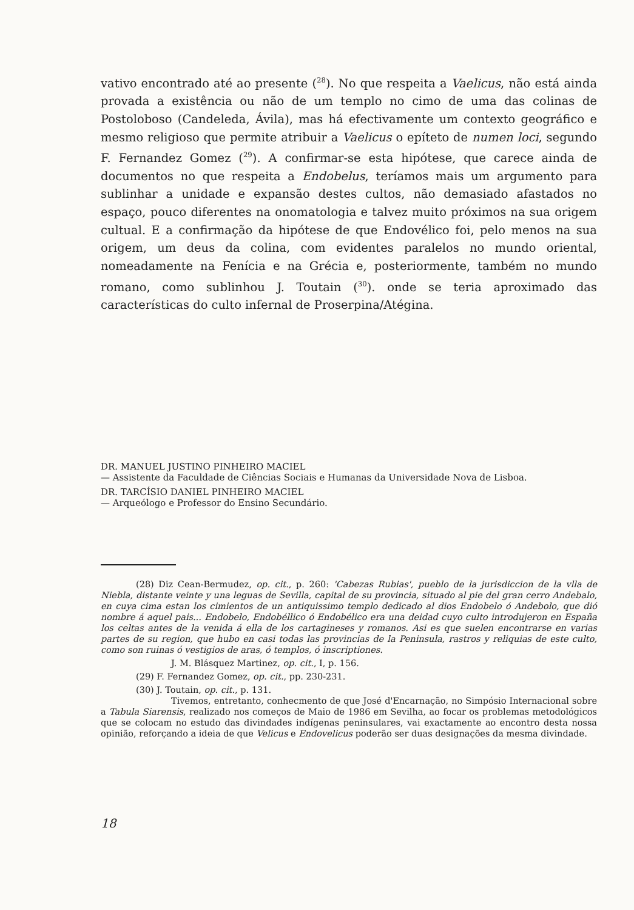vativo encontrado até ao presente (<sup>28</sup>). No que respeita a Vaelicus, não está ainda provada a existência ou não de um templo no cimo de uma das colinas de Postoloboso (Candeleda, Ávila), mas há efectivamente um contexto geográfico e mesmo religioso que permite atribuir a Vaelicus o epíteto de numen loci, segundo F. Fernandez Gomez (<sup>29</sup>). A confirmar-se esta hipótese, que carece ainda de documentos no que respeita a Endobelus, teríamos mais um argumento para sublinhar a unidade e expansão destes cultos, não demasiado afastados no espaço, pouco diferentes na onomatologia e talvez muito próximos na sua origem cultual. E a confirmação da hipótese de que Endovélico foi, pelo menos na sua origem, um deus da colina, com evidentes paralelos no mundo oriental, nomeadamente na Fenícia e na Grécia e, posteriormente, também no mundo romano, como sublinhou J. Toutain (<sup>30</sup>). onde se teria aproximado das características do culto infernal de Proserpina/Atégina.
DR. MANUEL JUSTINO PINHEIRO MACIEL
— Assistente da Faculdade de Ciências Sociais e Humanas da Universidade Nova de Lisboa.
DR. TARCÍSIO DANIEL PINHEIRO MACIEL
— Arqueólogo e Professor do Ensino Secundário.
(28) Diz Cean-Bermudez, op. cit., p. 260: 'Cabezas Rubias', pueblo de la jurisdiccion de la vlla de Niebla, distante veinte y una leguas de Sevilla, capital de su provincia, situado al pie del gran cerro Andebalo, en cuya cima estan los cimientos de un antiquissimo templo dedicado al dios Endobelo ó Andebolo, que dió nombre á aquel pais... Endobelo, Endobéllico ó Endobélico era una deidad cuyo culto introdujeron en España los celtas antes de la venida á ella de los cartagineses y romanos. Asi es que suelen encontrarse en varias partes de su region, que hubo en casi todas las provincias de la Peninsula, rastros y reliquias de este culto, como son ruinas ó vestigios de aras, ó templos, ó inscriptiones.
J. M. Blásquez Martinez, op. cit., I, p. 156.
(29) F. Fernandez Gomez, op. cit., pp. 230-231.
(30) J. Toutain, op. cit., p. 131.
Tivemos, entretanto, conhecmento de que José d'Encarnação, no Simpósio Internacional sobre a Tabula Siarensis, realizado nos começos de Maio de 1986 em Sevilha, ao focar os problemas metodológicos que se colocam no estudo das divindades indígenas peninsulares, vai exactamente ao encontro desta nossa opinião, reforçando a ideia de que Velicus e Endovelicus poderão ser duas designações da mesma divindade.
18